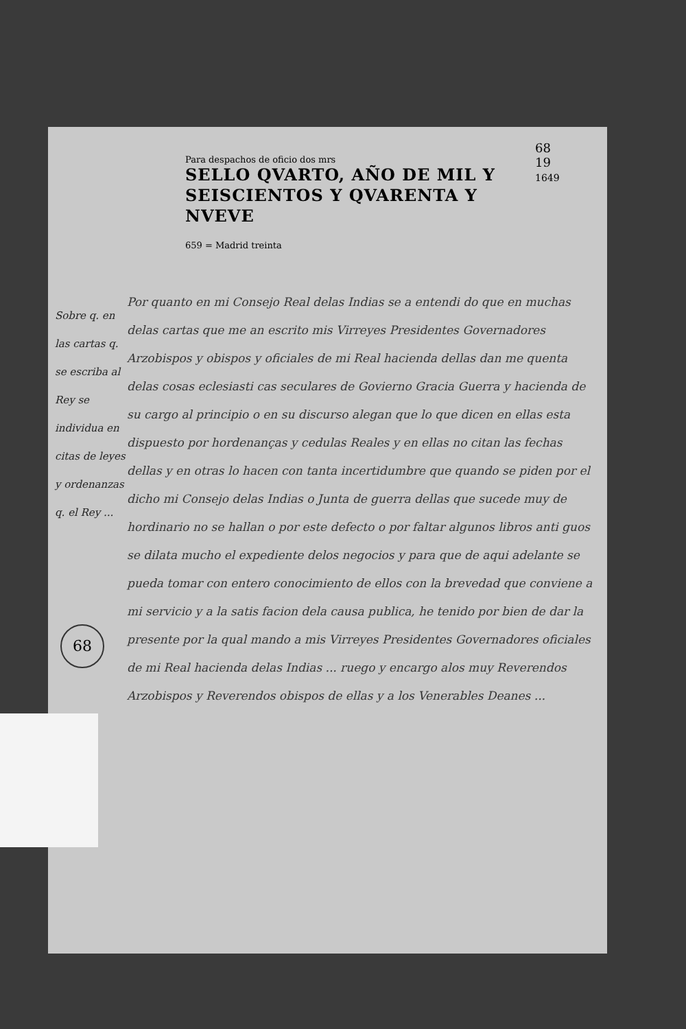68
19
1649
Para despachos de oficio dos mrs
SELLO QVARTO, AÑO DE MIL Y SEISCIENTOS Y QVARENTA Y NVEVE
659 = Madrid treinta
Sobre q. en las cartas q. se escriba al Rey se individua en citas de leyes y ordenanzas q. el Rey ...
Por quanto en mi Consejo Real delas Indias se a entendi do que en muchas delas cartas que me an escrito mis Virreyes Presidentes Governadores Arzobispos y obispos y oficiales de mi Real hacienda dellas dan me quenta delas cosas eclesiasti cas seculares de Govierno Gracia Guerra y hacienda de su cargo al principio o en su discurso alegan que lo que dicen en ellas esta dispuesto por hordenanças y cedulas Reales y en ellas no citan las fechas dellas y en otras lo hacen con tanta incertidumbre que quando se piden por el dicho mi Consejo delas Indias o Junta de guerra dellas que sucede muy de hordinario no se hallan o por este defecto o por faltar algunos libros anti guos se dilata mucho el expediente delos negocios y para que de aqui adelante se pueda tomar con entero conocimiento de ellos con la brevedad que conviene a mi servicio y a la satis facion dela causa publica, he tenido por bien de dar la presente por la qual mando a mis Virreyes Presidentes Governadores oficiales de mi Real hacienda delas Indias ... ruego y encargo alos muy Reverendos Arzobispos y Reverendos obispos de ellas y a los Venerables Deanes ...
68